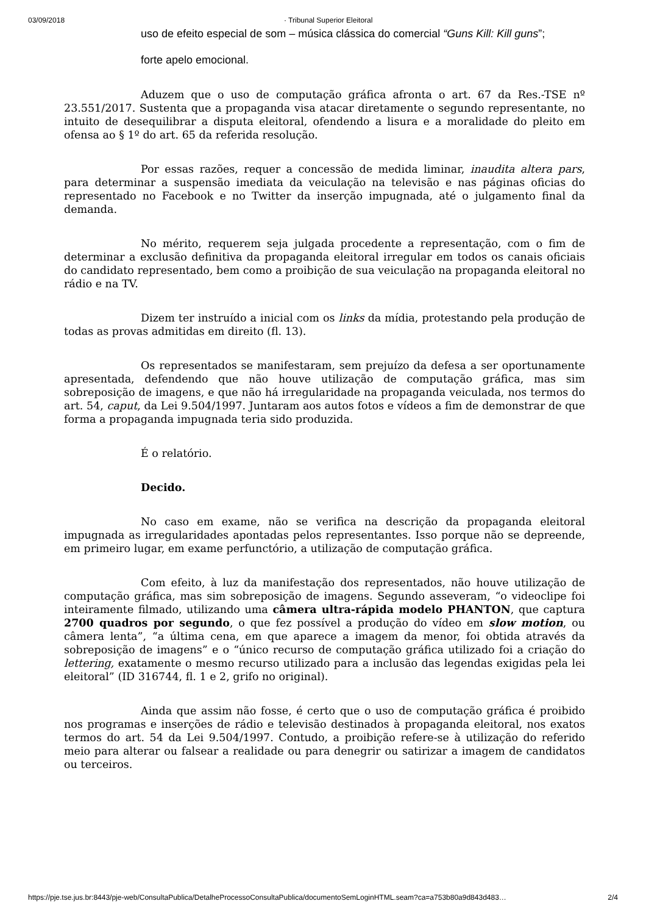03/09/2018 · Tribunal Superior Eleitoral
uso de efeito especial de som – música clássica do comercial “Guns Kill: Kill guns”;
forte apelo emocional.
Aduzem que o uso de computação gráfica afronta o art. 67 da Res.-TSE nº 23.551/2017. Sustenta que a propaganda visa atacar diretamente o segundo representante, no intuito de desequilibrar a disputa eleitoral, ofendendo a lisura e a moralidade do pleito em ofensa ao § 1º do art. 65 da referida resolução.
Por essas razões, requer a concessão de medida liminar, inaudita altera pars, para determinar a suspensão imediata da veiculação na televisão e nas páginas oficias do representado no Facebook e no Twitter da inserção impugnada, até o julgamento final da demanda.
No mérito, requerem seja julgada procedente a representação, com o fim de determinar a exclusão definitiva da propaganda eleitoral irregular em todos os canais oficiais do candidato representado, bem como a proibição de sua veiculação na propaganda eleitoral no rádio e na TV.
Dizem ter instruído a inicial com os links da mídia, protestando pela produção de todas as provas admitidas em direito (fl. 13).
Os representados se manifestaram, sem prejuízo da defesa a ser oportunamente apresentada, defendendo que não houve utilização de computação gráfica, mas sim sobreposição de imagens, e que não há irregularidade na propaganda veiculada, nos termos do art. 54, caput, da Lei 9.504/1997. Juntaram aos autos fotos e vídeos a fim de demonstrar de que forma a propaganda impugnada teria sido produzida.
É o relatório.
Decido.
No caso em exame, não se verifica na descrição da propaganda eleitoral impugnada as irregularidades apontadas pelos representantes. Isso porque não se depreende, em primeiro lugar, em exame perfunctório, a utilização de computação gráfica.
Com efeito, à luz da manifestação dos representados, não houve utilização de computação gráfica, mas sim sobreposição de imagens. Segundo asseveram, “o videoclipe foi inteiramente filmado, utilizando uma câmera ultra-rápida modelo PHANTON, que captura 2700 quadros por segundo, o que fez possível a produção do vídeo em slow motion, ou câmera lenta”, “a última cena, em que aparece a imagem da menor, foi obtida através da sobreposição de imagens” e o “único recurso de computação gráfica utilizado foi a criação do lettering, exatamente o mesmo recurso utilizado para a inclusão das legendas exigidas pela lei eleitoral” (ID 316744, fl. 1 e 2, grifo no original).
Ainda que assim não fosse, é certo que o uso de computação gráfica é proibido nos programas e inserções de rádio e televisão destinados à propaganda eleitoral, nos exatos termos do art. 54 da Lei 9.504/1997. Contudo, a proibição refere-se à utilização do referido meio para alterar ou falsear a realidade ou para denegrir ou satirizar a imagem de candidatos ou terceiros.
https://pje.tse.jus.br:8443/pje-web/ConsultaPublica/DetalheProcessoConsultaPublica/documentoSemLoginHTML.seam?ca=a753b80a9d843d483… 2/4